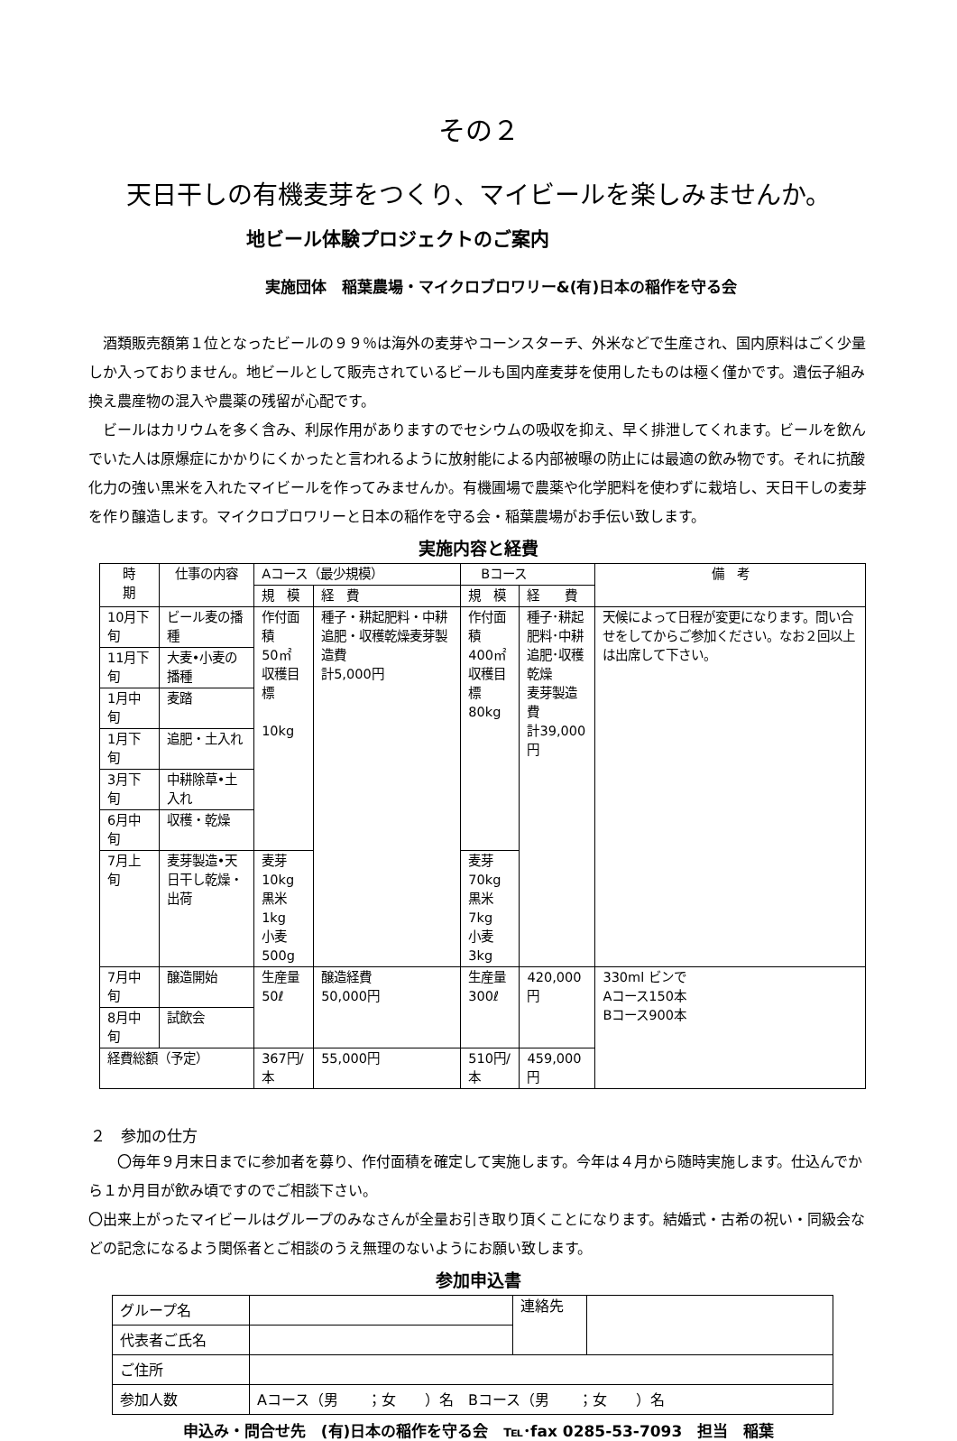その２
天日干しの有機麦芽をつくり、マイビールを楽しみませんか。
地ビール体験プロジェクトのご案内
実施団体　稲葉農場・マイクロブロワリー&(有)日本の稲作を守る会
酒類販売額第１位となったビールの９９％は海外の麦芽やコーンスターチ、外米などで生産され、国内原料はごく少量しか入っておりません。地ビールとして販売されているビールも国内産麦芽を使用したものは極く僅かです。遺伝子組み換え農産物の混入や農薬の残留が心配です。
ビールはカリウムを多く含み、利尿作用がありますのでセシウムの吸収を抑え、早く排泄してくれます。ビールを飲んでいた人は原爆症にかかりにくかったと言われるように放射能による内部被曝の防止には最適の飲み物です。それに抗酸化力の強い黒米を入れたマイビールを作ってみませんか。有機圃場で農薬や化学肥料を使わずに栽培し、天日干しの麦芽を作り醸造します。マイクロブロワリーと日本の稲作を守る会・稲葉農場がお手伝い致します。
実施内容と経費
| 時 期 | 仕事の内容 | Aコース（最少規模） | | Bコース | | 備 考 |
| --- | --- | --- | --- | --- | --- | --- |
| | | 規 模 | 経 費 | 規 模 | 経 費 | |
| 10月下旬 | ビール麦の播種 | 作付面積 50㎡ 収穫目標 10kg | 種子・耕起肥料・中耕追肥・収穫乾燥麦芽製造費 計5,000円 | 作付面積 400㎡ 収穫目標 80kg | 種子･耕起 肥料･中耕 追肥･収穫 乾燥 麦芽製造費 計39,000円 | 天候によって日程が変更になります。問い合せをしてからご参加ください。なお２回以上は出席して下さい。 |
| 11月下旬 | 大麦•小麦の播種 | | | | | |
| 1月中旬 | 麦踏 | | | | | |
| 1月下旬 | 追肥・土入れ | | | | | |
| 3月下旬 | 中耕除草•土入れ | | | | | |
| 6月中旬 | 収穫・乾燥 | | | | | |
| 7月上旬 | 麦芽製造•天日干し乾燥・出荷 | 麦芽 10kg 黒米 1kg 小麦 500g | | 麦芽 70kg 黒米 7kg 小麦 3kg | | |
| 7月中旬 | 醸造開始 | 生産量 50ℓ | 醸造経費 50,000円 | 生産量 300ℓ | 420,000円 | 330ml ビンで Aコース150本 Bコース900本 |
| 8月中旬 | 試飲会 | | | | | |
| 経費総額（予定） | | 367円/本 | 55,000円 | 510円/本 | 459,000円 | |
２　参加の仕方
〇毎年９月末日までに参加者を募り、作付面積を確定して実施します。今年は４月から随時実施します。仕込んでから１か月目が飲み頃ですのでご相談下さい。
〇出来上がったマイビールはグループのみなさんが全量お引き取り頂くことになります。結婚式・古希の祝い・同級会などの記念になるよう関係者とご相談のうえ無理のないようにお願い致します。
参加申込書
| グループ名 | | 連絡先 | |
| 代表者ご氏名 | | | |
| ご住所 | | | |
| 参加人数 | Aコース（男 ；女 ）名 Bコース（男 ；女 ）名 | | |
申込み・問合せ先　(有)日本の稲作を守る会　℡･fax 0285-53-7093　担当　稲葉